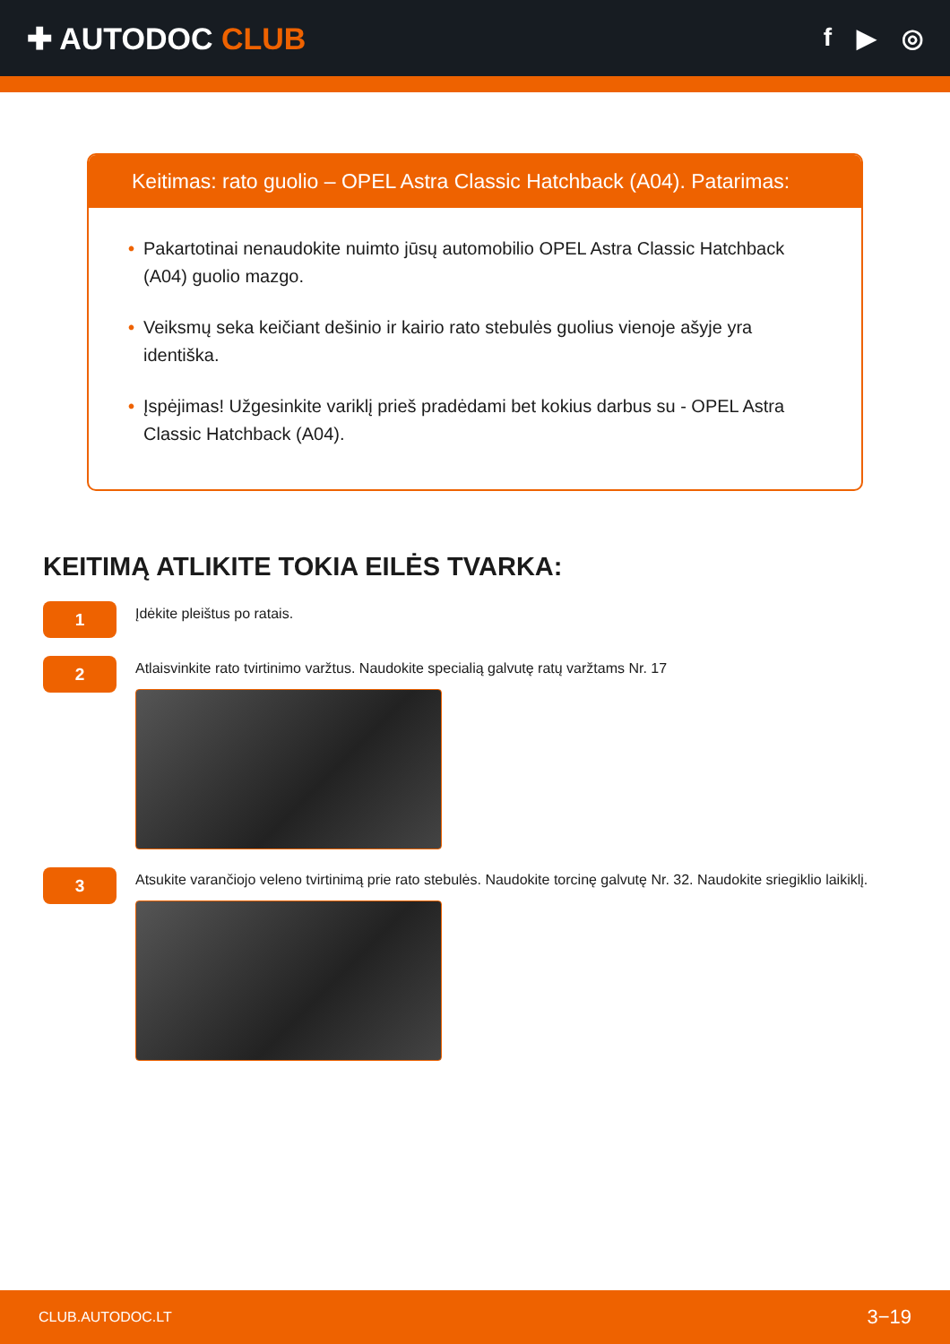✚ AUTODOC CLUB
f ▶ ◎
Keitimas: rato guolio – OPEL Astra Classic Hatchback (A04). Patarimas:
• Pakartotinai nenaudokite nuimto jūsų automobilio OPEL Astra Classic Hatchback (A04) guolio mazgo.
• Veiksmų seka keičiant dešinio ir kairio rato stebulės guolius vienoje ašyje yra identiška.
• Įspėjimas! Užgesinkite variklį prieš pradėdami bet kokius darbus su - OPEL Astra Classic Hatchback (A04).
KEITIMĄ ATLIKITE TOKIA EILĖS TVARKA:
1
Įdėkite pleištus po ratais.
2
Atlaisvinkite rato tvirtinimo varžtus. Naudokite specialią galvutę ratų varžtams Nr. 17
3
Atsukite varančiojo veleno tvirtinimą prie rato stebulės. Naudokite torcinę galvutę Nr. 32. Naudokite sriegiklio laikiklį.
CLUB.AUTODOC.LT 3−19